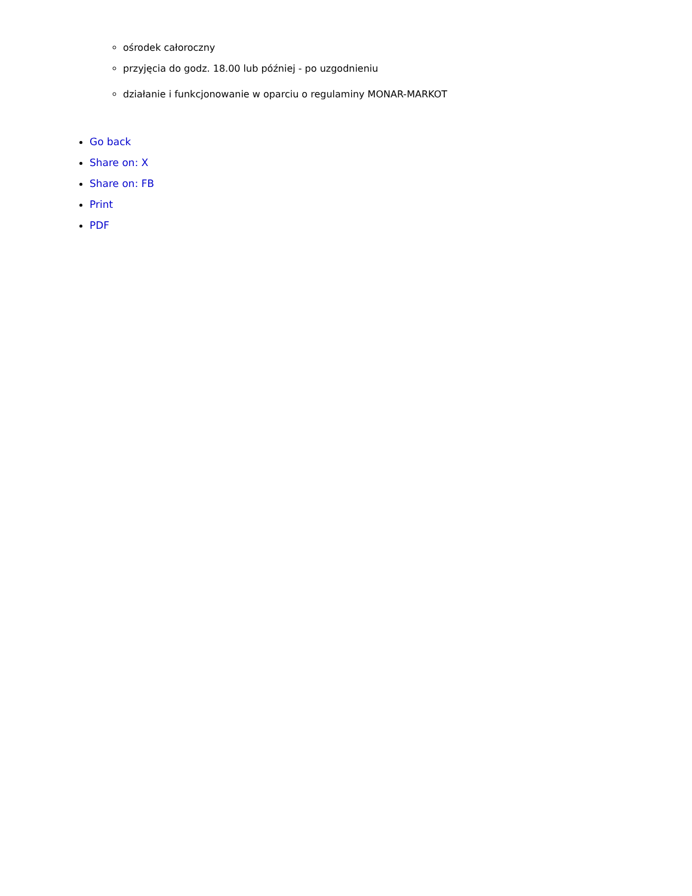ośrodek całoroczny
przyjęcia do godz. 18.00 lub później - po uzgodnieniu
działanie i funkcjonowanie w oparciu o regulaminy MONAR-MARKOT
Go back
Share on: X
Share on: FB
Print
PDF